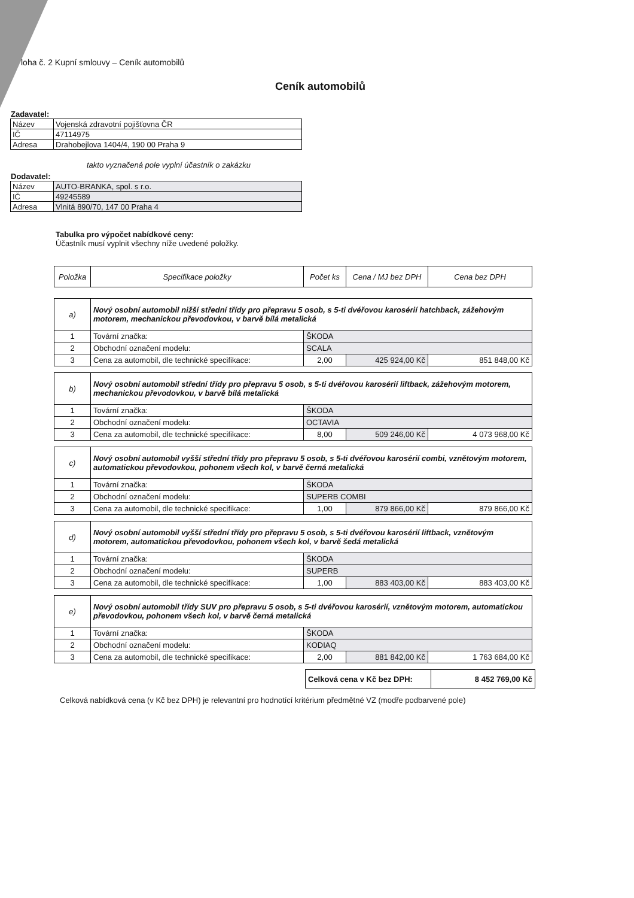loha č. 2 Kupní smlouvy – Ceník automobilů
Ceník automobilů
Zadavatel:
| Název | Vojenská zdravotní pojišťovna ČR |
| IČ | 47114975 |
| Adresa | Drahobejlova 1404/4, 190 00 Praha 9 |
takto vyznačená pole vyplní účastník o zakázku
Dodavatel:
| Název | AUTO-BRANKA, spol. s r.o. |
| IČ | 49245589 |
| Adresa | Vlnitá 890/70, 147 00 Praha 4 |
Tabulka pro výpočet nabídkové ceny:
Účastník musí vyplnit všechny níže uvedené položky.
| Položka | Specifikace položky | Počet ks | Cena / MJ bez DPH | Cena bez DPH |
| --- | --- | --- | --- | --- |
| a) | Nový osobní automobil nižší střední třídy pro přepravu 5 osob, s 5-ti dvéřovou karosérií hatchback, zážehovým motorem, mechanickou převodovkou, v barvě bílá metalická | | | |
| 1 | Tovární značka: | ŠKODA | | |
| 2 | Obchodní označení modelu: | SCALA | | |
| 3 | Cena za automobil, dle technické specifikace: | 2,00 | 425 924,00 Kč | 851 848,00 Kč |
| b) | Nový osobní automobil střední třídy pro přepravu 5 osob, s 5-ti dvéřovou karosérií liftback, zážehovým motorem, mechanickou převodovkou, v barvě bílá metalická | | | |
| 1 | Tovární značka: | ŠKODA | | |
| 2 | Obchodní označení modelu: | OCTAVIA | | |
| 3 | Cena za automobil, dle technické specifikace: | 8,00 | 509 246,00 Kč | 4 073 968,00 Kč |
| c) | Nový osobní automobil vyšší střední třídy pro přepravu 5 osob, s 5-ti dvéřovou karosérií combi, vznětovým motorem, automatickou převodovkou, pohonem všech kol, v barvě černá metalická | | | |
| 1 | Tovární značka: | ŠKODA | | |
| 2 | Obchodní označení modelu: | SUPERB COMBI | | |
| 3 | Cena za automobil, dle technické specifikace: | 1,00 | 879 866,00 Kč | 879 866,00 Kč |
| d) | Nový osobní automobil vyšší střední třídy pro přepravu 5 osob, s 5-ti dvéřovou karosérií liftback, vznětovým motorem, automatickou převodovkou, pohonem všech kol, v barvě šedá metalická | | | |
| 1 | Tovární značka: | ŠKODA | | |
| 2 | Obchodní označení modelu: | SUPERB | | |
| 3 | Cena za automobil, dle technické specifikace: | 1,00 | 883 403,00 Kč | 883 403,00 Kč |
| e) | Nový osobní automobil třídy SUV pro přepravu 5 osob, s 5-ti dvéřovou karosérií, vznětovým motorem, automatickou převodovkou, pohonem všech kol, v barvě černá metalická | | | |
| 1 | Tovární značka: | ŠKODA | | |
| 2 | Obchodní označení modelu: | KODIAQ | | |
| 3 | Cena za automobil, dle technické specifikace: | 2,00 | 881 842,00 Kč | 1 763 684,00 Kč |
| Celková cena v Kč bez DPH: | 8 452 769,00 Kč |
Celková nabídková cena (v Kč bez DPH) je relevantní pro hodnotící kritérium předmětné VZ (modře podbarvené pole)